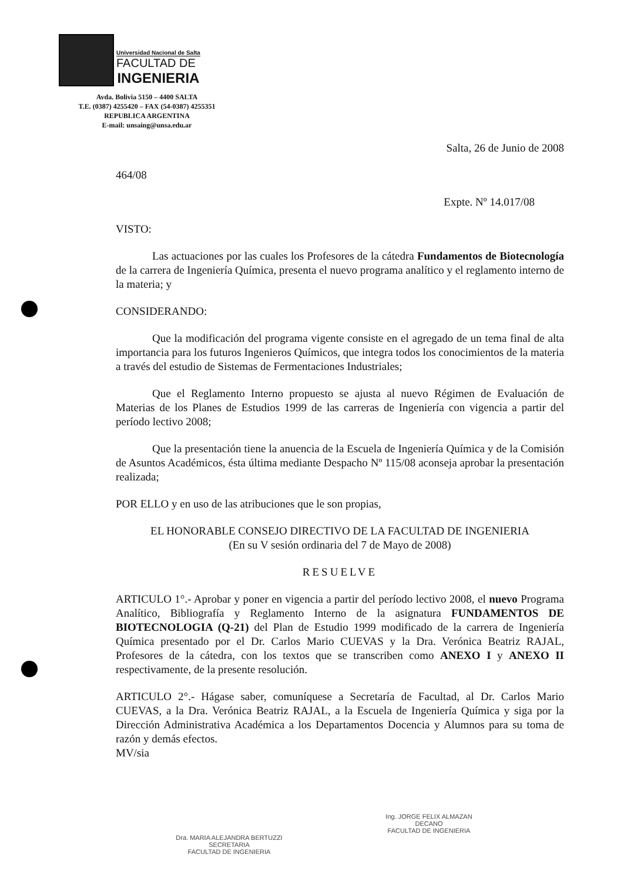Universidad Nacional de Salta
FACULTAD DE
INGENIERIA
Avda. Bolivia 5150 – 4400 SALTA
T.E. (0387) 4255420 – FAX (54-0387) 4255351
REPUBLICA ARGENTINA
E-mail: unsaing@unsa.edu.ar
Salta, 26 de Junio de 2008
464/08
Expte. Nº 14.017/08
VISTO:
Las actuaciones por las cuales los Profesores de la cátedra Fundamentos de Biotecnología de la carrera de Ingeniería Química, presenta el nuevo programa analítico y el reglamento interno de la materia; y
CONSIDERANDO:
Que la modificación del programa vigente consiste en el agregado de un tema final de alta importancia para los futuros Ingenieros Químicos, que integra todos los conocimientos de la materia a través del estudio de Sistemas de Fermentaciones Industriales;
Que el Reglamento Interno propuesto se ajusta al nuevo Régimen de Evaluación de Materias de los Planes de Estudios 1999 de las carreras de Ingeniería con vigencia a partir del período lectivo 2008;
Que la presentación tiene la anuencia de la Escuela de Ingeniería Química y de la Comisión de Asuntos Académicos, ésta última mediante Despacho Nº 115/08 aconseja aprobar la presentación realizada;
POR ELLO y en uso de las atribuciones que le son propias,
EL HONORABLE CONSEJO DIRECTIVO DE LA FACULTAD DE INGENIERIA
(En su V sesión ordinaria del 7 de Mayo de 2008)
RESUELVE
ARTICULO 1°.- Aprobar y poner en vigencia a partir del período lectivo 2008, el nuevo Programa Analítico, Bibliografía y Reglamento Interno de la asignatura FUNDAMENTOS DE BIOTECNOLOGIA (Q-21) del Plan de Estudio 1999 modificado de la carrera de Ingeniería Química presentado por el Dr. Carlos Mario CUEVAS y la Dra. Verónica Beatriz RAJAL, Profesores de la cátedra, con los textos que se transcriben como ANEXO I y ANEXO II respectivamente, de la presente resolución.
ARTICULO 2°.- Hágase saber, comuníquese a Secretaría de Facultad, al Dr. Carlos Mario CUEVAS, a la Dra. Verónica Beatriz RAJAL, a la Escuela de Ingeniería Química y siga por la Dirección Administrativa Académica a los Departamentos Docencia y Alumnos para su toma de razón y demás efectos.
MV/sia
Dra. MARIA ALEJANDRA BERTUZZI
SECRETARIA
FACULTAD DE INGENIERIA
Ing. JORGE FELIX ALMAZAN
DECANO
FACULTAD DE INGENIERIA